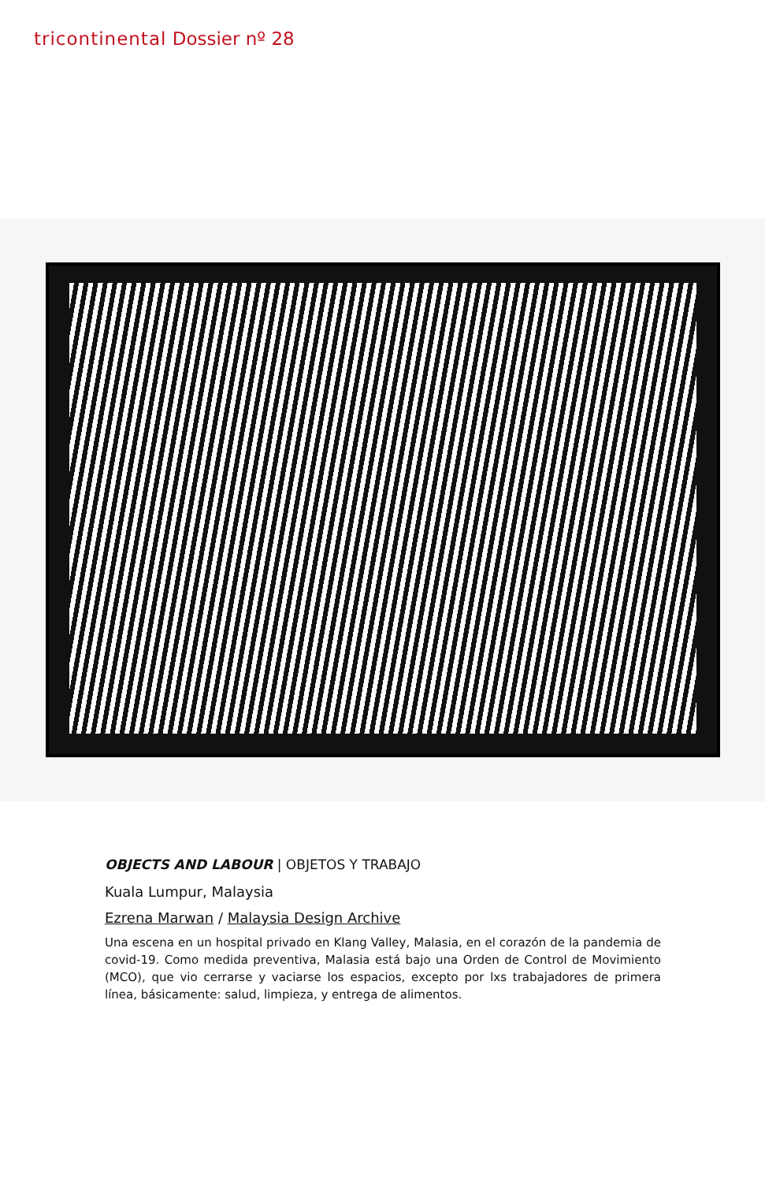tricontinental Dossier nº 28
OBJECTS AND LABOUR | OBJETOS Y TRABAJO
Kuala Lumpur, Malaysia
Ezrena Marwan / Malaysia Design Archive
Una escena en un hospital privado en Klang Valley, Malasia, en el corazón de la pandemia de covid-19. Como medida preventiva, Malasia está bajo una Orden de Control de Movimiento (MCO), que vio cerrarse y vaciarse los espacios, excepto por lxs trabajadores de primera línea, básicamente: salud, limpieza, y entrega de alimentos.